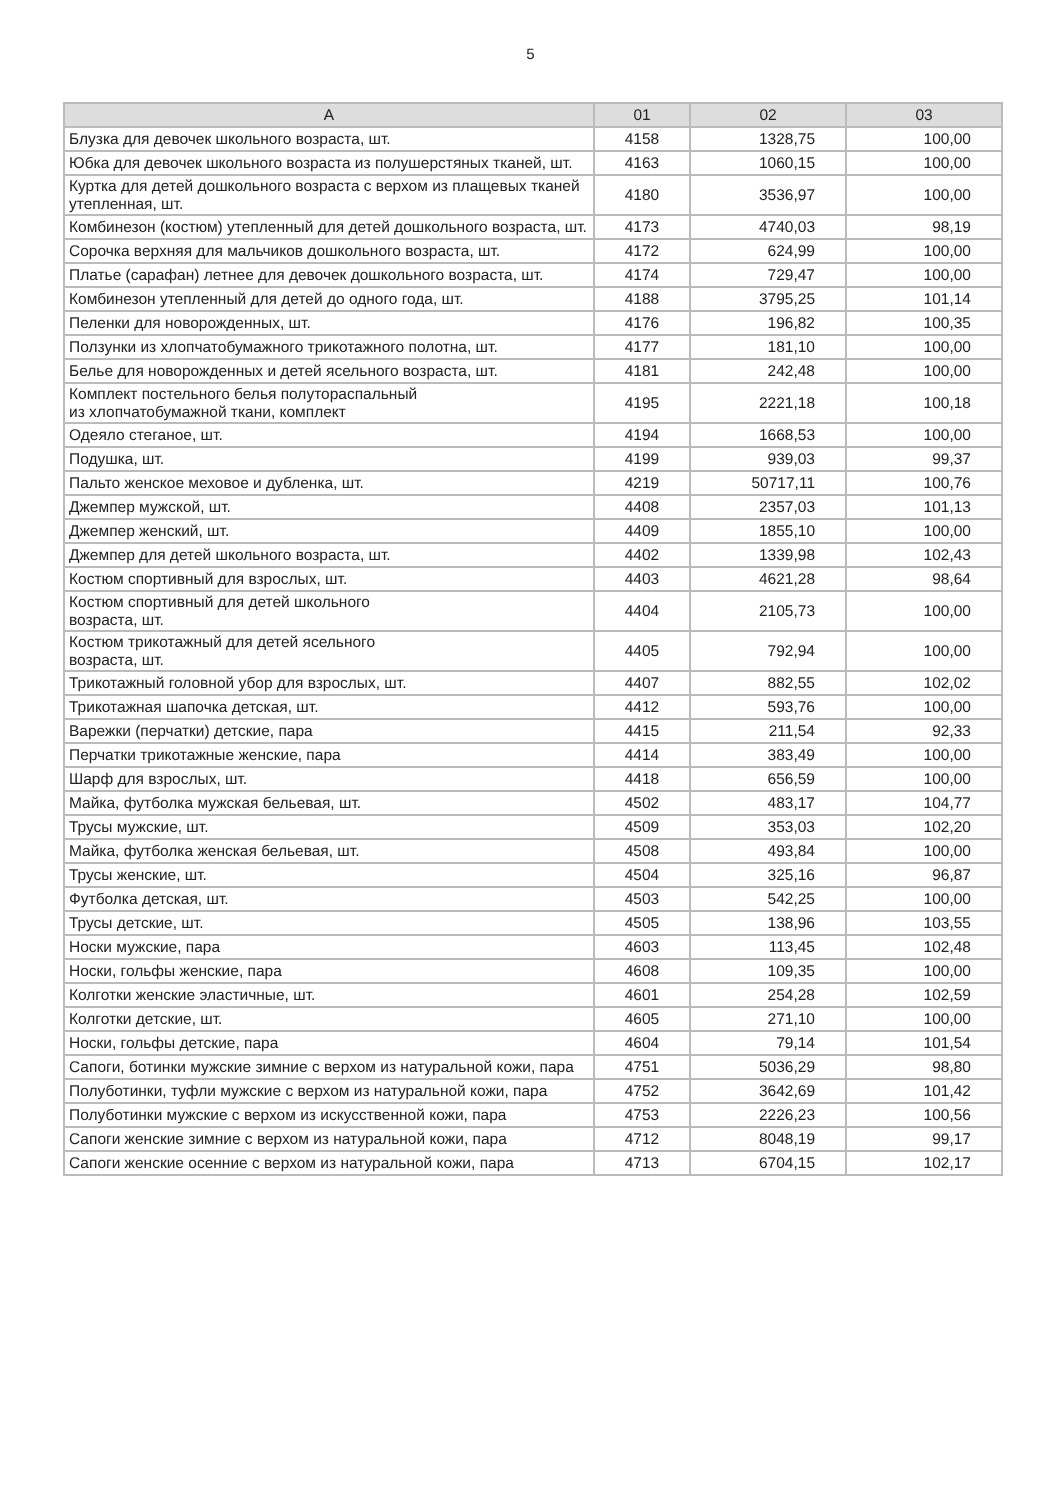5
| А | 01 | 02 | 03 |
| --- | --- | --- | --- |
| Блузка для девочек школьного возраста, шт. | 4158 | 1328,75 | 100,00 |
| Юбка для девочек школьного возраста из полушерстяных тканей, шт. | 4163 | 1060,15 | 100,00 |
| Куртка для детей дошкольного возраста с верхом из плащевых тканей утепленная, шт. | 4180 | 3536,97 | 100,00 |
| Комбинезон (костюм) утепленный для детей дошкольного возраста, шт. | 4173 | 4740,03 | 98,19 |
| Сорочка верхняя для мальчиков дошкольного возраста, шт. | 4172 | 624,99 | 100,00 |
| Платье (сарафан) летнее для девочек дошкольного возраста, шт. | 4174 | 729,47 | 100,00 |
| Комбинезон утепленный для детей до одного года, шт. | 4188 | 3795,25 | 101,14 |
| Пеленки для новорожденных, шт. | 4176 | 196,82 | 100,35 |
| Ползунки из хлопчатобумажного трикотажного полотна, шт. | 4177 | 181,10 | 100,00 |
| Белье для новорожденных и детей ясельного возраста, шт. | 4181 | 242,48 | 100,00 |
| Комплект постельного белья полутораспальный из хлопчатобумажной ткани, комплект | 4195 | 2221,18 | 100,18 |
| Одеяло стеганое, шт. | 4194 | 1668,53 | 100,00 |
| Подушка, шт. | 4199 | 939,03 | 99,37 |
| Пальто женское меховое и дубленка, шт. | 4219 | 50717,11 | 100,76 |
| Джемпер мужской, шт. | 4408 | 2357,03 | 101,13 |
| Джемпер женский, шт. | 4409 | 1855,10 | 100,00 |
| Джемпер для детей школьного возраста, шт. | 4402 | 1339,98 | 102,43 |
| Костюм спортивный для взрослых, шт. | 4403 | 4621,28 | 98,64 |
| Костюм спортивный для детей школьного возраста, шт. | 4404 | 2105,73 | 100,00 |
| Костюм трикотажный для детей ясельного возраста, шт. | 4405 | 792,94 | 100,00 |
| Трикотажный головной убор для взрослых, шт. | 4407 | 882,55 | 102,02 |
| Трикотажная шапочка детская, шт. | 4412 | 593,76 | 100,00 |
| Варежки (перчатки) детские, пара | 4415 | 211,54 | 92,33 |
| Перчатки трикотажные женские, пара | 4414 | 383,49 | 100,00 |
| Шарф для взрослых, шт. | 4418 | 656,59 | 100,00 |
| Майка, футболка мужская бельевая, шт. | 4502 | 483,17 | 104,77 |
| Трусы мужские, шт. | 4509 | 353,03 | 102,20 |
| Майка, футболка женская бельевая, шт. | 4508 | 493,84 | 100,00 |
| Трусы женские, шт. | 4504 | 325,16 | 96,87 |
| Футболка детская, шт. | 4503 | 542,25 | 100,00 |
| Трусы детские, шт. | 4505 | 138,96 | 103,55 |
| Носки мужские, пара | 4603 | 113,45 | 102,48 |
| Носки, гольфы женские, пара | 4608 | 109,35 | 100,00 |
| Колготки женские эластичные, шт. | 4601 | 254,28 | 102,59 |
| Колготки детские, шт. | 4605 | 271,10 | 100,00 |
| Носки, гольфы детские, пара | 4604 | 79,14 | 101,54 |
| Сапоги, ботинки мужские зимние с верхом из натуральной кожи, пара | 4751 | 5036,29 | 98,80 |
| Полуботинки, туфли мужские с верхом из натуральной кожи, пара | 4752 | 3642,69 | 101,42 |
| Полуботинки мужские с верхом из искусственной кожи, пара | 4753 | 2226,23 | 100,56 |
| Сапоги женские зимние с верхом из натуральной кожи, пара | 4712 | 8048,19 | 99,17 |
| Сапоги женские осенние с верхом из натуральной кожи, пара | 4713 | 6704,15 | 102,17 |